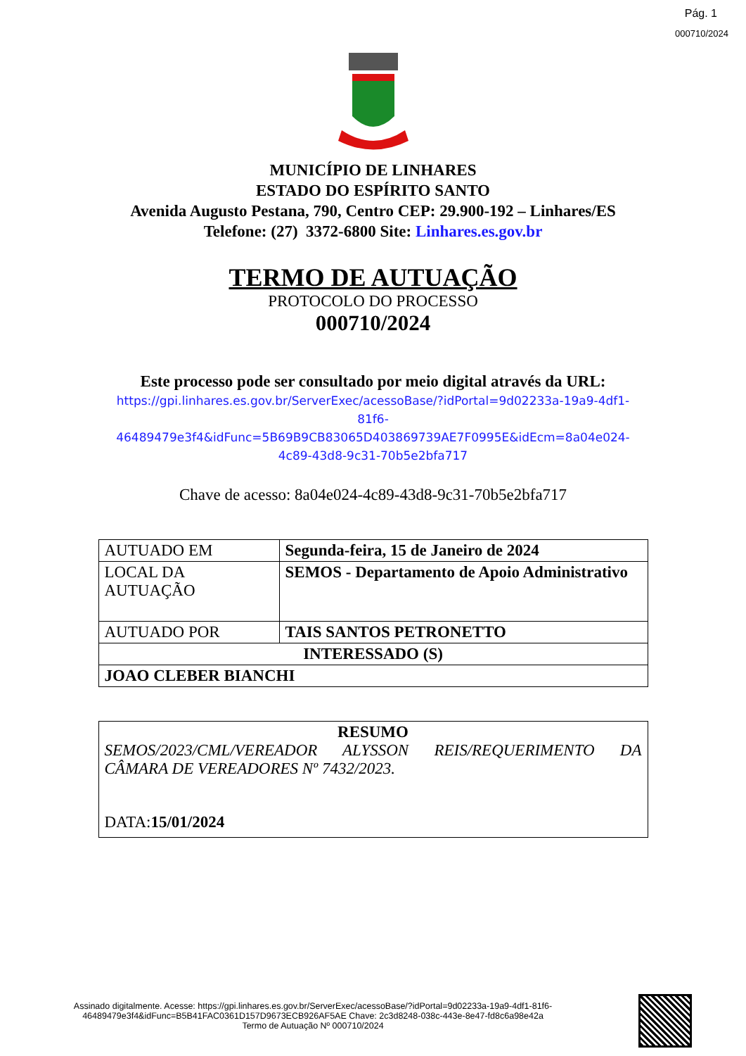Pág. 1
000710/2024
MUNICÍPIO DE LINHARES
ESTADO DO ESPÍRITO SANTO
Avenida Augusto Pestana, 790, Centro CEP: 29.900-192 – Linhares/ES
Telefone: (27) 3372-6800 Site: Linhares.es.gov.br
TERMO DE AUTUAÇÃO
PROTOCOLO DO PROCESSO
000710/2024
Este processo pode ser consultado por meio digital através da URL:
https://gpi.linhares.es.gov.br/ServerExec/acessoBase/?idPortal=9d02233a-19a9-4df1-81f6-
46489479e3f4&idFunc=5B69B9CB83065D403869739AE7F0995E&idEcm=8a04e024-4c89-43d8-9c31-70b5e2bfa717
Chave de acesso: 8a04e024-4c89-43d8-9c31-70b5e2bfa717
| AUTUADO EM | Segunda-feira, 15 de Janeiro de 2024 |
| LOCAL DA AUTUAÇÃO | SEMOS - Departamento de Apoio Administrativo |
| AUTUADO POR | TAIS SANTOS PETRONETTO |
| INTERESSADO (S) | |
| JOAO CLEBER BIANCHI | |
| RESUMO SEMOS/2023/CML/VEREADOR ALYSSON REIS/REQUERIMENTO DA CÂMARA DE VEREADORES Nº 7432/2023. DATA: 15/01/2024 |
Assinado digitalmente. Acesse: https://gpi.linhares.es.gov.br/ServerExec/acessoBase/?idPortal=9d02233a-19a9-4df1-81f6-46489479e3f4&idFunc=B5B41FAC0361D157D9673ECB926AF5AE Chave: 2c3d8248-038c-443e-8e47-fd8c6a98e42a
Termo de Autuação Nº 000710/2024